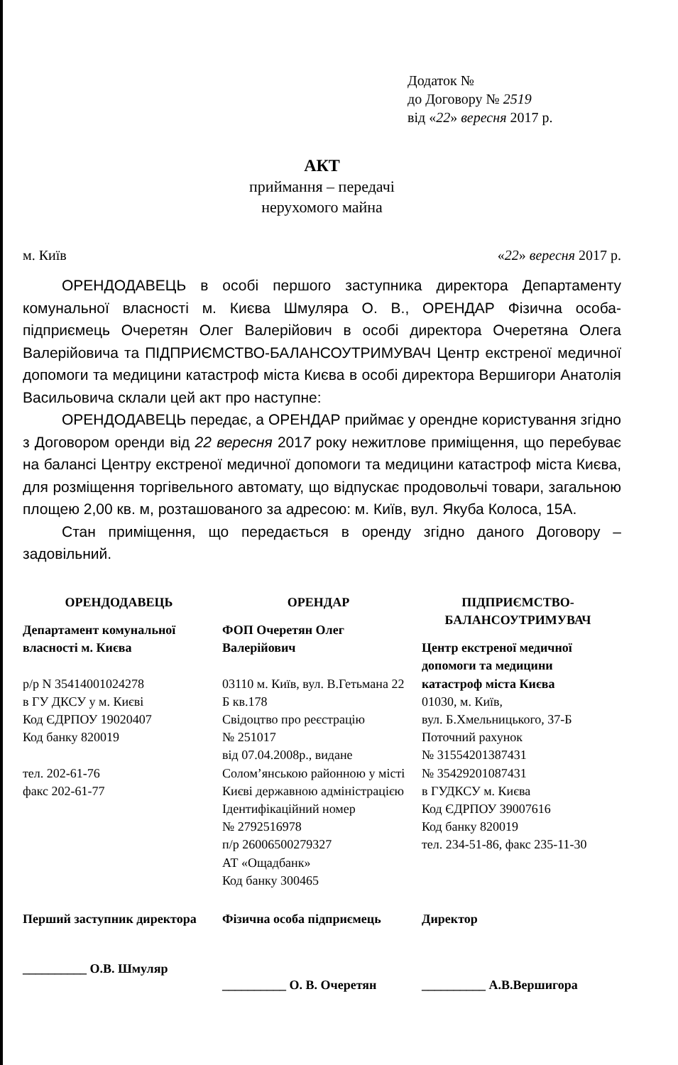Додаток №
до Договору № 2519
від «22» вересня 2017 р.
АКТ
приймання – передачі
нерухомого майна
м. Київ «22» вересня 2017 р.
ОРЕНДОДАВЕЦЬ в особі першого заступника директора Департаменту комунальної власності м. Києва Шмуляра О. В., ОРЕНДАР Фізична особа-підприємець Очеретян Олег Валерійович в особі директора Очеретяна Олега Валерійовича та ПІДПРИЄМСТВО-БАЛАНСОУТРИМУВАЧ Центр екстреної медичної допомоги та медицини катастроф міста Києва в особі директора Вершигори Анатолія Васильовича склали цей акт про наступне:
ОРЕНДОДАВЕЦЬ передає, а ОРЕНДАР приймає у орендне користування згідно з Договором оренди від 22 вересня 2017 року нежитлове приміщення, що перебуває на балансі Центру екстреної медичної допомоги та медицини катастроф міста Києва, для розміщення торгівельного автомату, що відпускає продовольчі товари, загальною площею 2,00 кв. м, розташованого за адресою: м. Київ, вул. Якуба Колоса, 15А.
Стан приміщення, що передається в оренду згідно даного Договору – задовільний.
ОРЕНДОДАВЕЦЬ
Департамент комунальної власності м. Києва
р/р N 35414001024278
в ГУ ДКСУ у м. Києві
Код ЄДРПОУ 19020407
Код банку 820019
тел. 202-61-76
факс 202-61-77
ОРЕНДАР
ФОП Очеретян Олег Валерійович
03110 м. Київ, вул. В.Гетьмана 22 Б кв.178
Свідоцтво про реєстрацію
№ 251017
від 07.04.2008р., видане Солом’янською районною у місті Києві державною адміністрацією
Ідентифікаційний номер
№ 2792516978
п/р 26006500279327
АТ «Ощадбанк»
Код банку 300465
ПІДПРИЄМСТВО-БАЛАНСОУТРИМУВАЧ
Центр екстреної медичної допомоги та медицини катастроф міста Києва
01030, м. Київ,
вул. Б.Хмельницького, 37-Б
Поточний рахунок
№ 31554201387431
№ 35429201087431
в ГУДКСУ м. Києва
Код ЄДРПОУ 39007616
Код банку 820019
тел. 234-51-86, факс 235-11-30
Перший заступник директора
__________ О.В. Шмуляр
Фізична особа підприємець
__________ О. В. Очеретян
Директор
__________ А.В.Вершигора